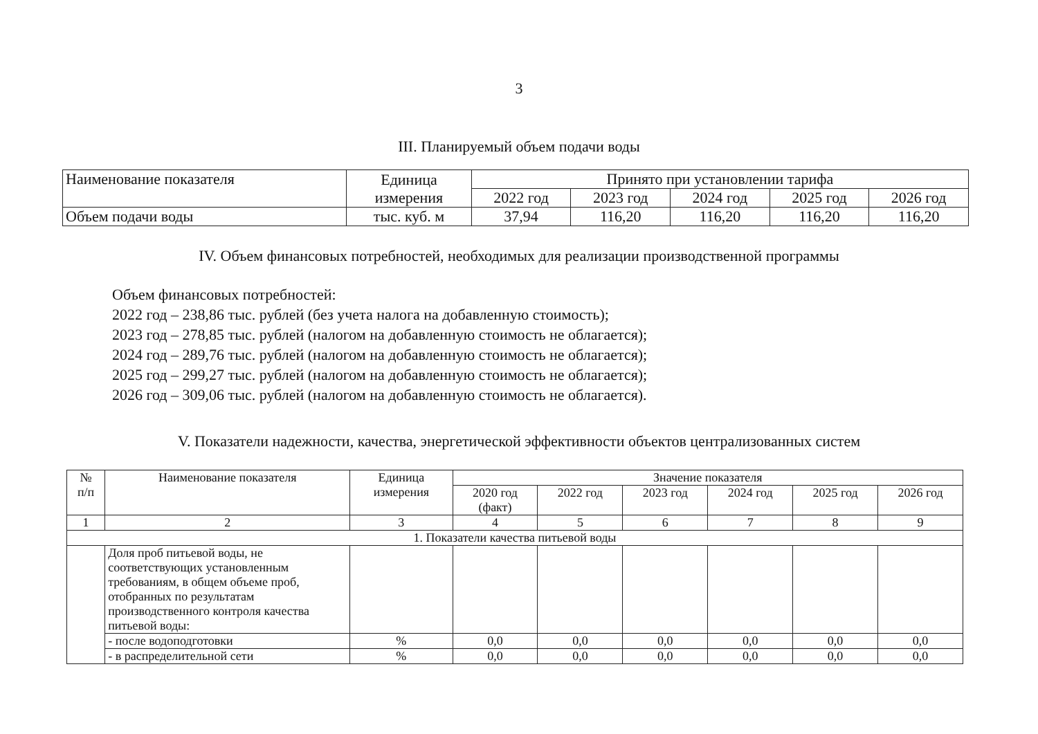3
III. Планируемый объем подачи воды
| Наименование показателя | Единица измерения | Принято при установлении тарифа | | | | |
| --- | --- | --- | --- | --- | --- | --- |
| | | 2022 год | 2023 год | 2024 год | 2025 год | 2026 год |
| Объем подачи воды | тыс. куб. м | 37,94 | 116,20 | 116,20 | 116,20 | 116,20 |
IV. Объем финансовых потребностей, необходимых для реализации производственной программы
Объем финансовых потребностей:
2022 год – 238,86 тыс. рублей (без учета налога на добавленную стоимость);
2023 год – 278,85 тыс. рублей (налогом на добавленную стоимость не облагается);
2024 год – 289,76 тыс. рублей (налогом на добавленную стоимость не облагается);
2025 год – 299,27 тыс. рублей (налогом на добавленную стоимость не облагается);
2026 год – 309,06 тыс. рублей (налогом на добавленную стоимость не облагается).
V. Показатели надежности, качества, энергетической эффективности объектов централизованных систем
| № п/п | Наименование показателя | Единица измерения | Значение показателя | | | | | |
| --- | --- | --- | --- | --- | --- | --- | --- | --- |
| | | | 2020 год (факт) | 2022 год | 2023 год | 2024 год | 2025 год | 2026 год |
| 1 | 2 | 3 | 4 | 5 | 6 | 7 | 8 | 9 |
| 1. Показатели качества питьевой воды | | | | | | | | |
| | Доля проб питьевой воды, не соответствующих установленным требованиям, в общем объеме проб, отобранных по результатам производственного контроля качества питьевой воды: | | | | | | | |
| | - после водоподготовки | % | 0,0 | 0,0 | 0,0 | 0,0 | 0,0 | 0,0 |
| | - в распределительной сети | % | 0,0 | 0,0 | 0,0 | 0,0 | 0,0 | 0,0 |